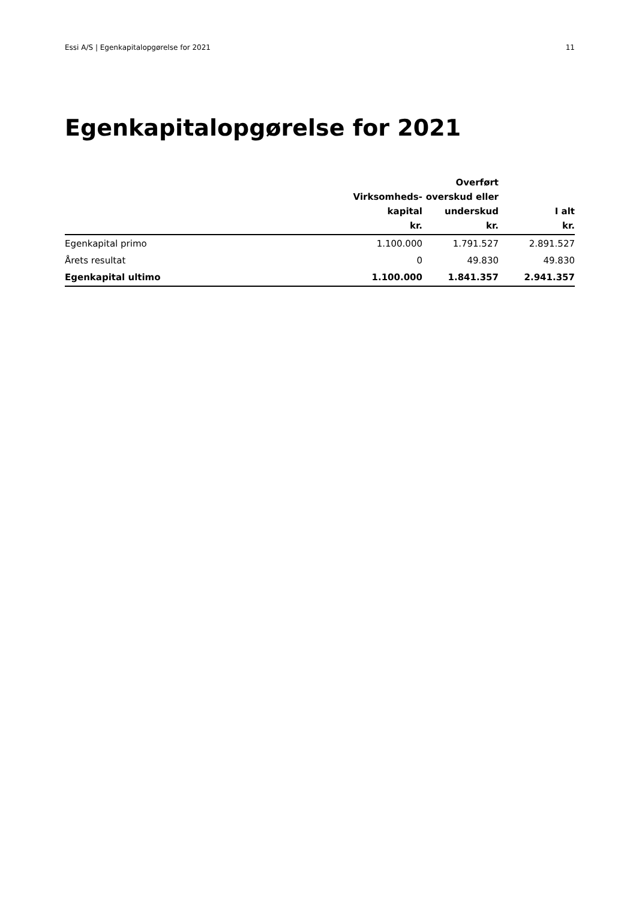Essi A/S | Egenkapitalopgørelse for 2021 11
Egenkapitalopgørelse for 2021
| | Virksomheds- kapital kr. | Overført overskud eller underskud kr. | I alt kr. |
| --- | --- | --- | --- |
| Egenkapital primo | 1.100.000 | 1.791.527 | 2.891.527 |
| Årets resultat | 0 | 49.830 | 49.830 |
| Egenkapital ultimo | 1.100.000 | 1.841.357 | 2.941.357 |